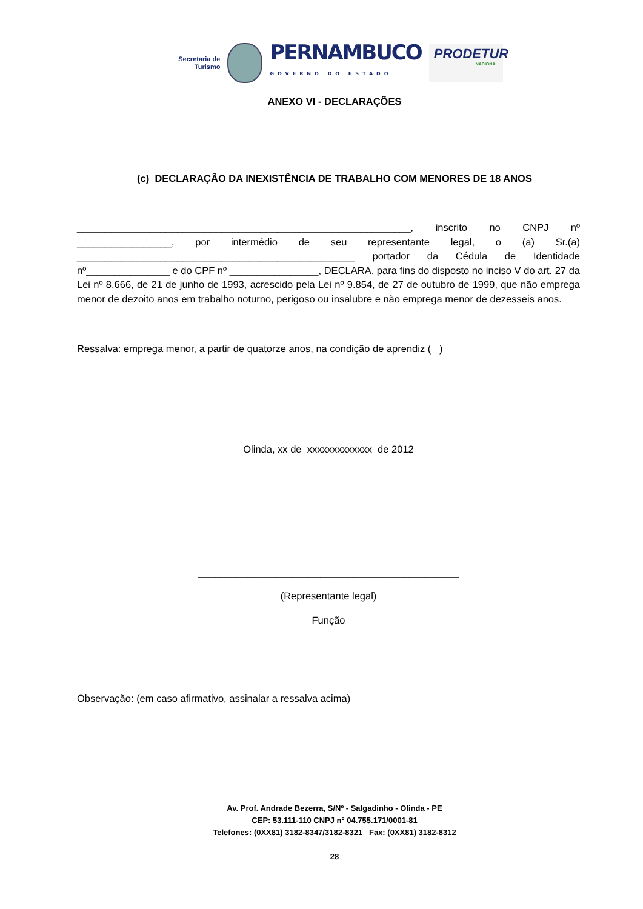Secretaria de
Turismo
PERNAMBUCO
GOVERNO DO ESTADO
PRODETUR
NACIONAL
ANEXO VI - DECLARAÇÕES
(c) DECLARAÇÃO DA INEXISTÊNCIA DE TRABALHO COM MENORES DE 18 ANOS
____________________________________________________________, inscrito no CNPJ nº _________________, por intermédio de seu representante legal, o (a) Sr.(a) __________________________________________________ portador da Cédula de Identidade nº_______________ e do CPF nº ________________, DECLARA, para fins do disposto no inciso V do art. 27 da Lei nº 8.666, de 21 de junho de 1993, acrescido pela Lei nº 9.854, de 27 de outubro de 1999, que não emprega menor de dezoito anos em trabalho noturno, perigoso ou insalubre e não emprega menor de dezesseis anos.
Ressalva: emprega menor, a partir de quatorze anos, na condição de aprendiz ( )
Olinda, xx de xxxxxxxxxxxxx de 2012
_______________________________________________
(Representante legal)
Função
Observação: (em caso afirmativo, assinalar a ressalva acima)
Av. Prof. Andrade Bezerra, S/Nº - Salgadinho - Olinda - PE
CEP: 53.111-110 CNPJ n° 04.755.171/0001-81
Telefones: (0XX81) 3182-8347/3182-8321 Fax: (0XX81) 3182-8312
28